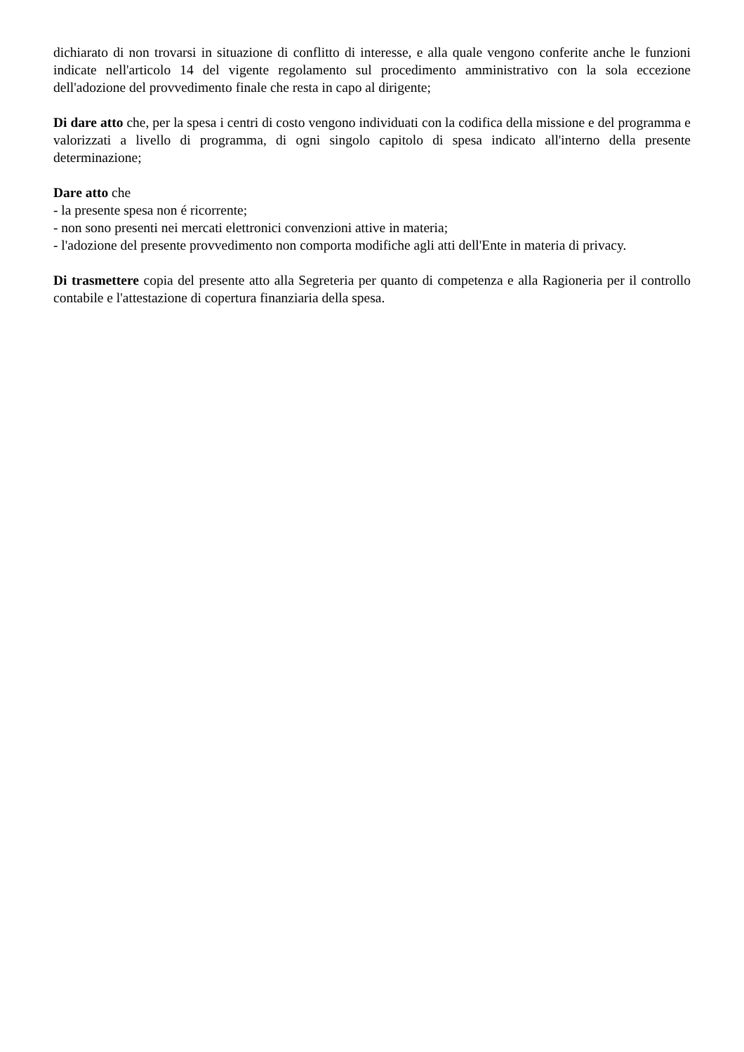dichiarato di non trovarsi in situazione di conflitto di interesse, e alla quale vengono conferite anche le funzioni indicate nell'articolo 14 del vigente regolamento sul procedimento amministrativo con la sola eccezione dell'adozione del provvedimento finale che resta in capo al dirigente;
Di dare atto che, per la spesa i centri di costo vengono individuati con la codifica della missione e del programma e valorizzati a livello di programma, di ogni singolo capitolo di spesa indicato all'interno della presente determinazione;
Dare atto che
- la presente spesa non é ricorrente;
- non sono presenti nei mercati elettronici convenzioni attive in materia;
- l'adozione del presente provvedimento non comporta modifiche agli atti dell'Ente in materia di privacy.
Di trasmettere copia del presente atto alla Segreteria per quanto di competenza e alla Ragioneria per il controllo contabile e l'attestazione di copertura finanziaria della spesa.